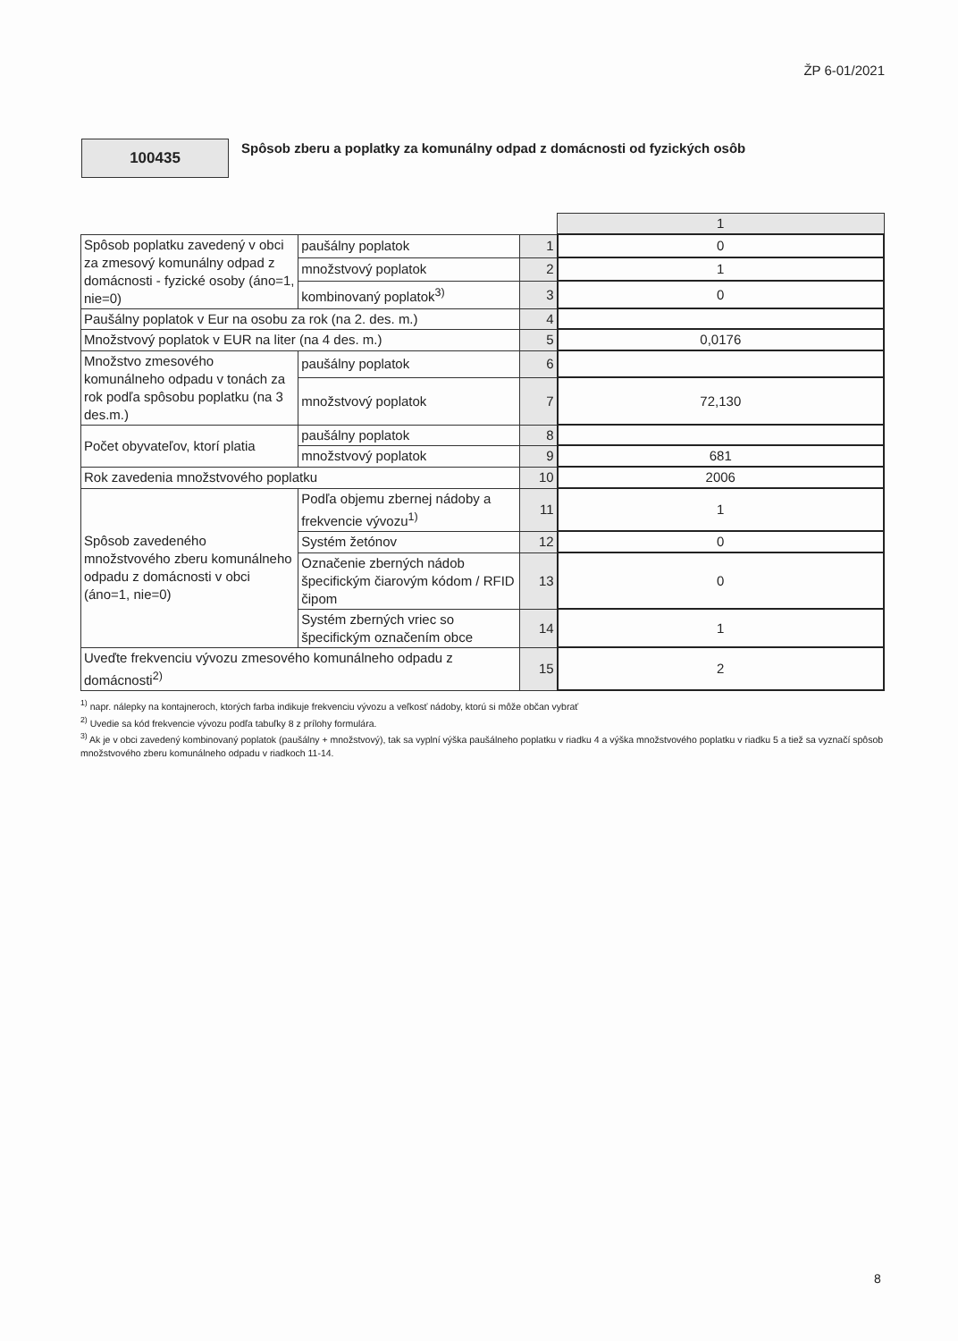ŽP 6-01/2021
100435
Spôsob zberu a poplatky za komunálny odpad z domácnosti od fyzických osôb
| | | | 1 |
| Spôsob poplatku zavedený v obci za zmesový komunálny odpad z domácnosti - fyzické osoby (áno=1, nie=0) | paušálny poplatok | 1 | 0 |
| | množstvový poplatok | 2 | 1 |
| | kombinovaný poplatok<sup>3)</sup> | 3 | 0 |
| Paušálny poplatok v Eur na osobu za rok (na 2. des. m.) | | 4 | |
| Množstvový poplatok v EUR na liter (na 4 des. m.) | | 5 | 0,0176 |
| Množstvo zmesového komunálneho odpadu v tonách za rok podľa spôsobu poplatku (na 3 des.m.) | paušálny poplatok | 6 | |
| | množstvový poplatok | 7 | 72,130 |
| Počet obyvateľov, ktorí platia | paušálny poplatok | 8 | |
| | množstvový poplatok | 9 | 681 |
| Rok zavedenia množstvového poplatku | | 10 | 2006 |
| Spôsob zavedeného množstvového zberu komunálneho odpadu z domácnosti v obci (áno=1, nie=0) | Podľa objemu zbernej nádoby a frekvencie vývozu<sup>1)</sup> | 11 | 1 |
| | Systém žetónov | 12 | 0 |
| | Označenie zberných nádob špecifickým čiarovým kódom / RFID čipom | 13 | 0 |
| | Systém zberných vriec so špecifickým označením obce | 14 | 1 |
| Uveďte frekvenciu vývozu zmesového komunálneho odpadu z domácnosti<sup>2)</sup> | | 15 | 2 |
<sup>1)</sup> napr. nálepky na kontajneroch, ktorých farba indikuje frekvenciu vývozu a veľkosť nádoby, ktorú si môže občan vybrať
<sup>2)</sup> Uvedie sa kód frekvencie vývozu podľa tabuľky 8 z prílohy formulára.
<sup>3)</sup> Ak je v obci zavedený kombinovaný poplatok (paušálny + množstvový), tak sa vyplní výška paušálneho poplatku v riadku 4 a výška množstvového poplatku v riadku 5 a tiež sa vyznačí spôsob množstvového zberu komunálneho odpadu v riadkoch 11-14.
8